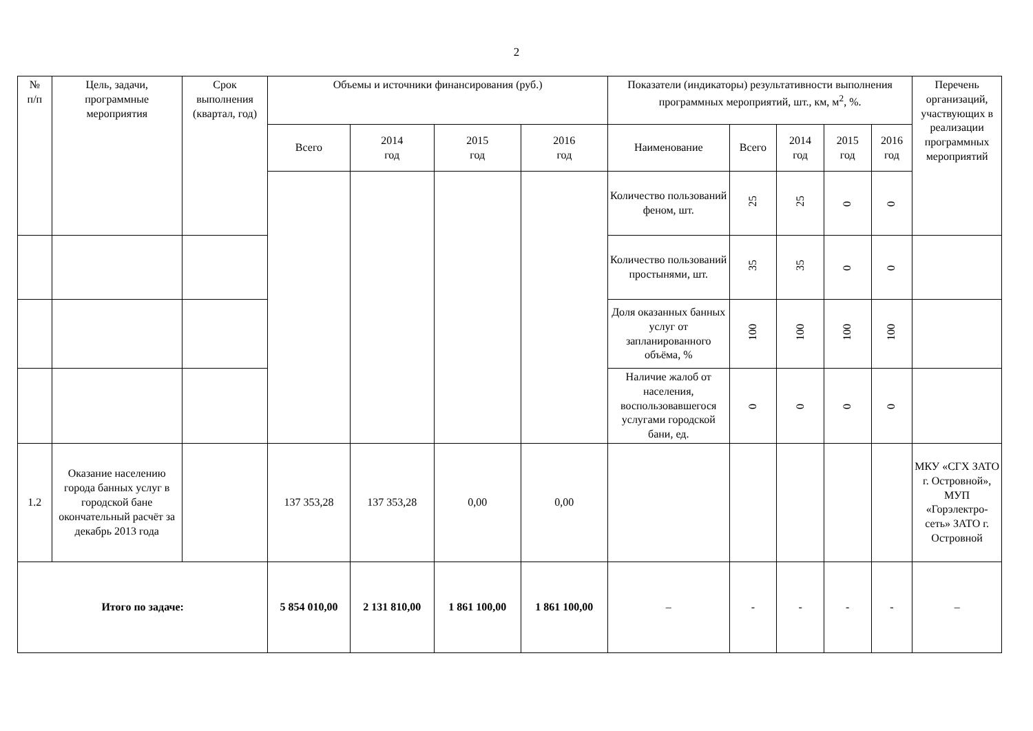2
| № п/п | Цель, задачи, программные мероприятия | Срок выполнения (квартал, год) | Объемы и источники финансирования (руб.) | | | | Показатели (индикаторы) результативности выполнения программных мероприятий, шт., км, м<sup>2</sup>, %. | | | | | Перечень организаций, участвующих в реализации программных мероприятий |
| --- | --- | --- | --- | --- | --- | --- | --- | --- | --- | --- | --- | --- |
| | | | Всего | 2014 год | 2015 год | 2016 год | Наименование | Всего | 2014 год | 2015 год | 2016 год | |
| | | | | | | | Количество пользований феном, шт. | 25 | 25 | 0 | 0 | |
| | | | | | | | Количество пользований простынями, шт. | 35 | 35 | 0 | 0 | |
| | | | | | | | Доля оказанных банных услуг от запланированного объёма, % | 100 | 100 | 100 | 100 | |
| | | | | | | | Наличие жалоб от населения, воспользовавшегося услугами городской бани, ед. | 0 | 0 | 0 | 0 | |
| 1.2 | Оказание населению города банных услуг в городской бане окончательный расчёт за декабрь 2013 года | | 137 353,28 | 137 353,28 | 0,00 | 0,00 | | | | | | МКУ «СГХ ЗАТО г. Островной», МУП «Горэлектро-сеть» ЗАТО г. Островной |
| Итого по задаче: | | | 5 854 010,00 | 2 131 810,00 | 1 861 100,00 | 1 861 100,00 | – | - | - | - | - | – |